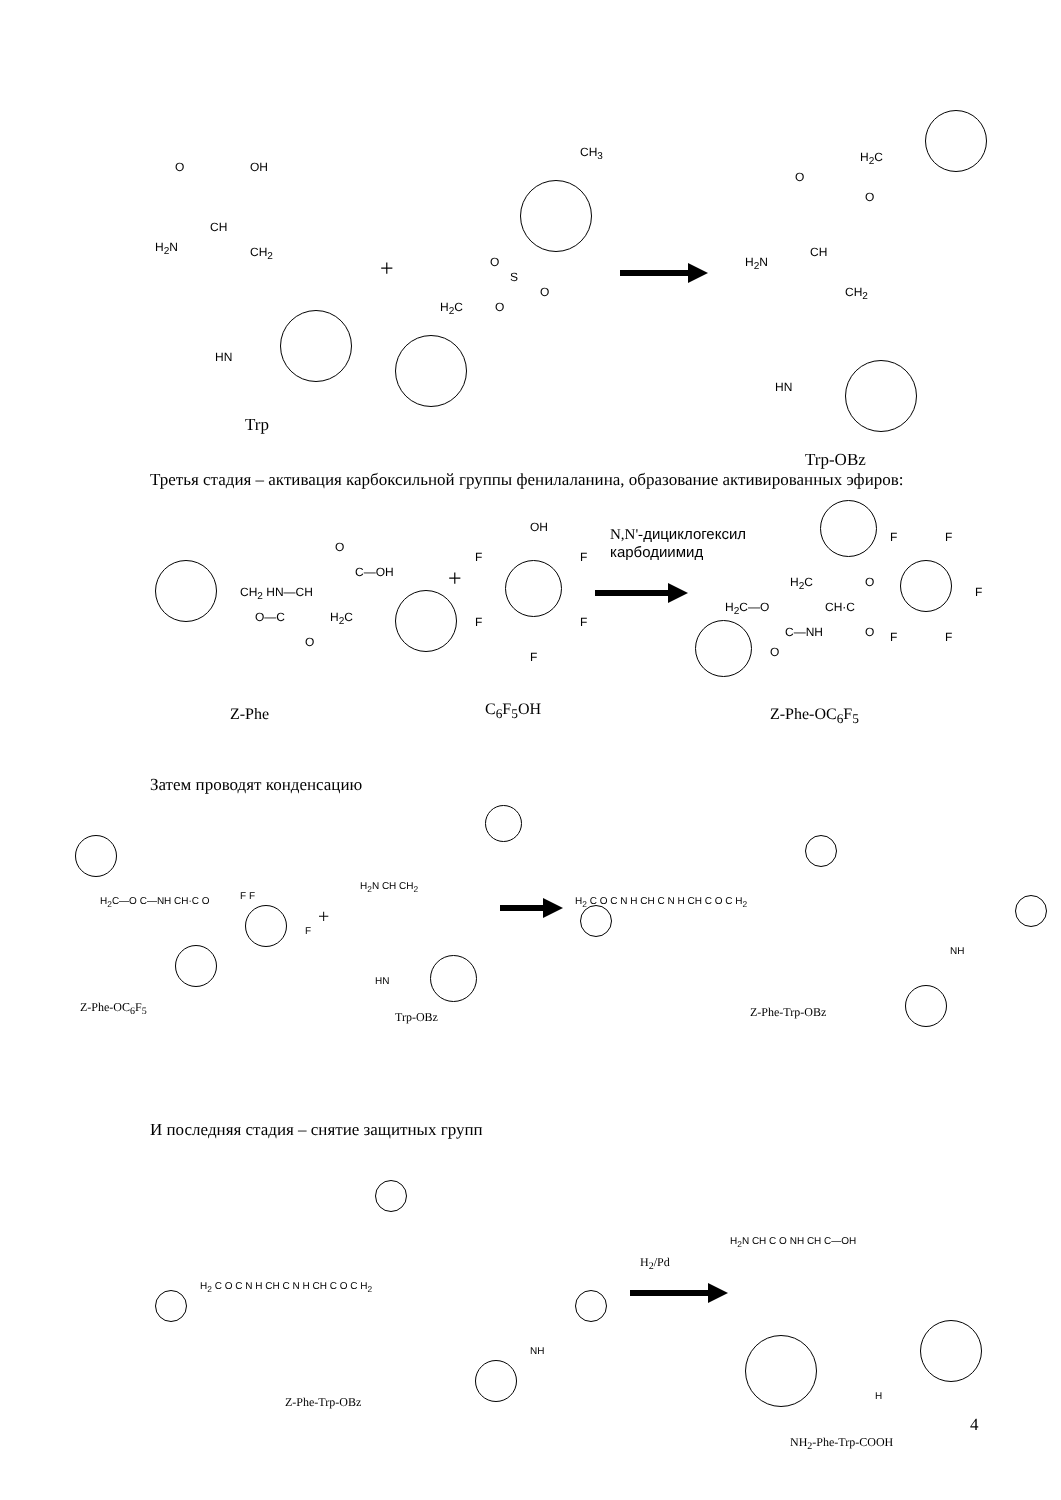O OH
H<sub>2</sub>N
CH
CH<sub>2</sub>
HN
Trp
+
CH<sub>3</sub>
O
S
O
H<sub>2</sub>C O
H<sub>2</sub>C
O
O
H<sub>2</sub>N
CH
CH<sub>2</sub>
HN
Trp-OBz
Третья стадия – активация карбоксильной группы фенилаланина, образование активированных эфиров:
CH<sub>2</sub> HN—CH
O—C
O
C—OH
H<sub>2</sub>C
O
+
OH
F F
F F
F
N,N'-дициклогексил
карбодиимид
H<sub>2</sub>C
H<sub>2</sub>C—O CH·C
C—NH
O
O
O
F F
F
F F
Z-Phe C<sub>6</sub>F<sub>5</sub>OH Z-Phe-OC<sub>6</sub>F<sub>5</sub>
Затем проводят конденсацию
H<sub>2</sub>C—O C—NH CH·C O F F
F
Z-Phe-OC<sub>6</sub>F<sub>5</sub>
+
H<sub>2</sub>N CH CH<sub>2</sub>
HN
Trp-OBz
H<sub>2</sub> C O C N H CH C N H CH C O C H<sub>2</sub>
NH
Z-Phe-Trp-OBz
И последняя стадия – снятие защитных групп
H<sub>2</sub> C O C N H CH C N H CH C O C H<sub>2</sub>
NH
Z-Phe-Trp-OBz
H<sub>2</sub>/Pd
H<sub>2</sub>N CH C O NH CH C—OH
H
NH<sub>2</sub>-Phe-Trp-COOH
4